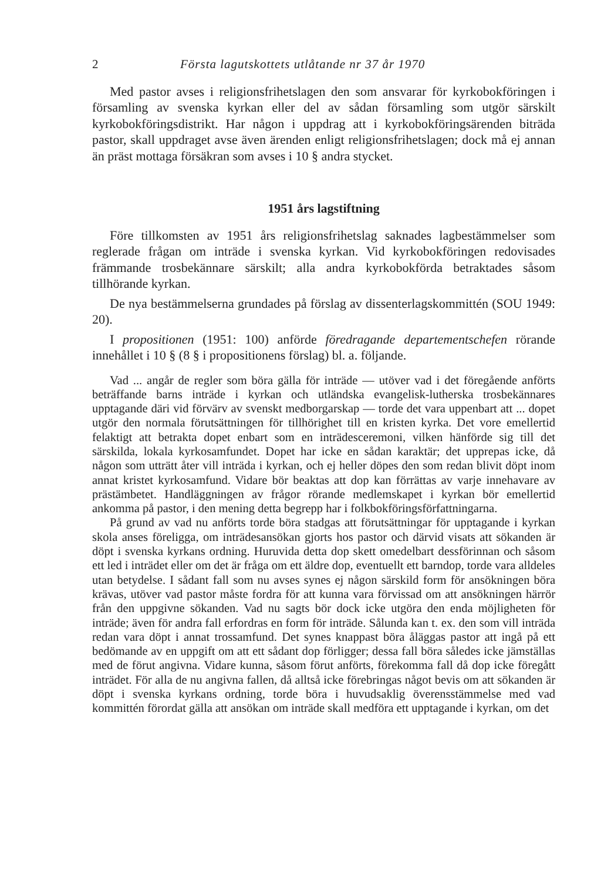2 Första lagutskottets utlåtande nr 37 år 1970
Med pastor avses i religionsfrihetslagen den som ansvarar för kyrkobokföringen i församling av svenska kyrkan eller del av sådan församling som utgör särskilt kyrkobokföringsdistrikt. Har någon i uppdrag att i kyrkobokföringsärenden biträda pastor, skall uppdraget avse även ärenden enligt religionsfrihetslagen; dock må ej annan än präst mottaga försäkran som avses i 10 § andra stycket.
1951 års lagstiftning
Före tillkomsten av 1951 års religionsfrihetslag saknades lagbestämmelser som reglerade frågan om inträde i svenska kyrkan. Vid kyrkobokföringen redovisades främmande trosbekännare särskilt; alla andra kyrkobokförda betraktades såsom tillhörande kyrkan.
De nya bestämmelserna grundades på förslag av dissenterlagskommittén (SOU 1949: 20).
I propositionen (1951: 100) anförde föredragande departementschefen rörande innehållet i 10 § (8 § i propositionens förslag) bl. a. följande.
Vad ... angår de regler som böra gälla för inträde — utöver vad i det föregående anförts beträffande barns inträde i kyrkan och utländska evangelisk-lutherska trosbekännares upptagande däri vid förvärv av svenskt medborgarskap — torde det vara uppenbart att ... dopet utgör den normala förutsättningen för tillhörighet till en kristen kyrka. Det vore emellertid felaktigt att betrakta dopet enbart som en inträdesceremoni, vilken hänförde sig till det särskilda, lokala kyrkosamfundet. Dopet har icke en sådan karaktär; det upprepas icke, då någon som utträtt åter vill inträda i kyrkan, och ej heller döpes den som redan blivit döpt inom annat kristet kyrkosamfund. Vidare bör beaktas att dop kan förrättas av varje innehavare av prästämbetet. Handläggningen av frågor rörande medlemskapet i kyrkan bör emellertid ankomma på pastor, i den mening detta begrepp har i folkbokföringsförfattningarna.
På grund av vad nu anförts torde böra stadgas att förutsättningar för upptagande i kyrkan skola anses föreligga, om inträdesansökan gjorts hos pastor och därvid visats att sökanden är döpt i svenska kyrkans ordning. Huruvida detta dop skett omedelbart dessförinnan och såsom ett led i inträdet eller om det är fråga om ett äldre dop, eventuellt ett barndop, torde vara alldeles utan betydelse. I sådant fall som nu avses synes ej någon särskild form för ansökningen böra krävas, utöver vad pastor måste fordra för att kunna vara förvissad om att ansökningen härrör från den uppgivne sökanden. Vad nu sagts bör dock icke utgöra den enda möjligheten för inträde; även för andra fall erfordras en form för inträde. Sålunda kan t. ex. den som vill inträda redan vara döpt i annat trossamfund. Det synes knappast böra åläggas pastor att ingå på ett bedömande av en uppgift om att ett sådant dop förligger; dessa fall böra således icke jämställas med de förut angivna. Vidare kunna, såsom förut anförts, förekomma fall då dop icke föregått inträdet. För alla de nu angivna fallen, då alltså icke förebringas något bevis om att sökanden är döpt i svenska kyrkans ordning, torde böra i huvudsaklig överensstämmelse med vad kommittén förordat gälla att ansökan om inträde skall medföra ett upptagande i kyrkan, om det